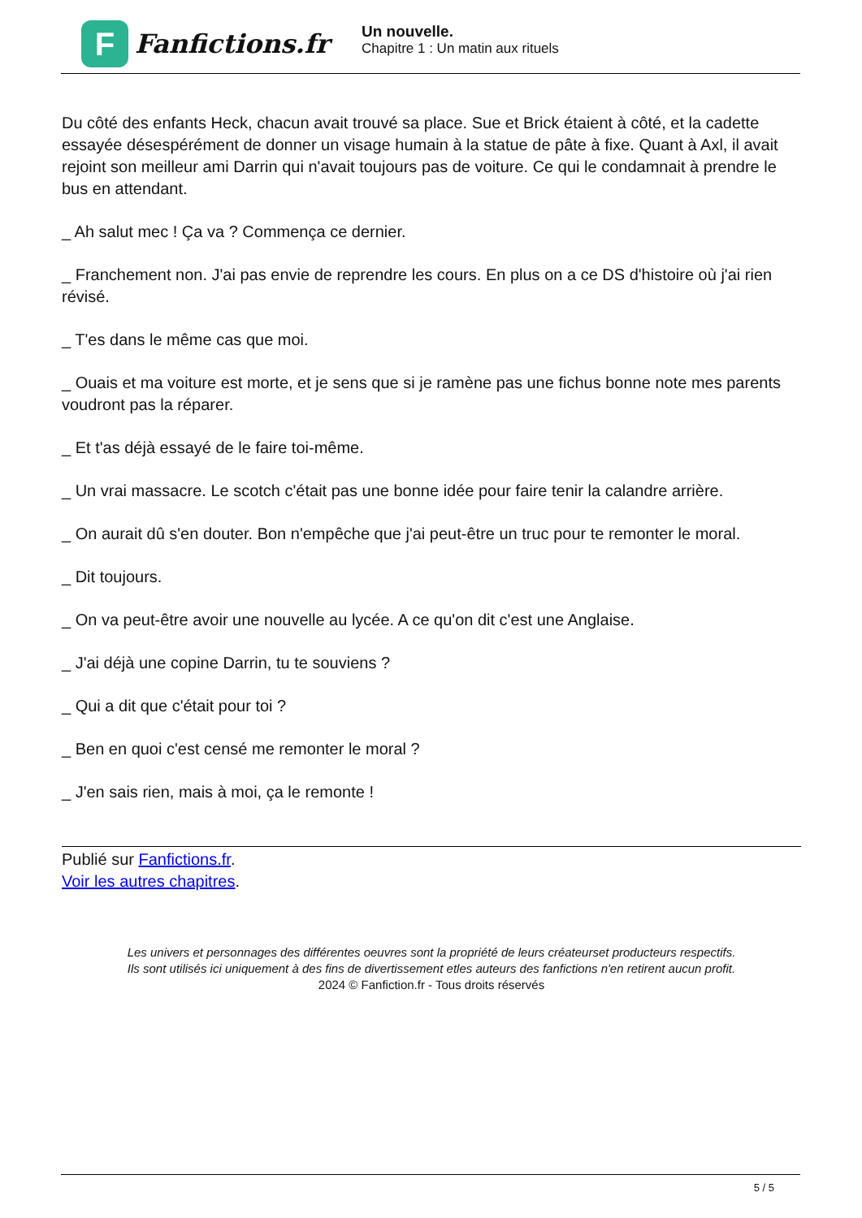F
Fanfictions.fr
Un nouvelle.
Chapitre 1 : Un matin aux rituels
Du côté des enfants Heck, chacun avait trouvé sa place. Sue et Brick étaient à côté, et la cadette essayée désespérément de donner un visage humain à la statue de pâte à fixe. Quant à Axl, il avait rejoint son meilleur ami Darrin qui n'avait toujours pas de voiture. Ce qui le condamnait à prendre le bus en attendant.
_ Ah salut mec ! Ça va ? Commença ce dernier.
_ Franchement non. J'ai pas envie de reprendre les cours. En plus on a ce DS d'histoire où j'ai rien révisé.
_ T'es dans le même cas que moi.
_ Ouais et ma voiture est morte, et je sens que si je ramène pas une fichus bonne note mes parents voudront pas la réparer.
_ Et t'as déjà essayé de le faire toi-même.
_ Un vrai massacre. Le scotch c'était pas une bonne idée pour faire tenir la calandre arrière.
_ On aurait dû s'en douter. Bon n'empêche que j'ai peut-être un truc pour te remonter le moral.
_ Dit toujours.
_ On va peut-être avoir une nouvelle au lycée. A ce qu'on dit c'est une Anglaise.
_ J'ai déjà une copine Darrin, tu te souviens ?
_ Qui a dit que c'était pour toi ?
_ Ben en quoi c'est censé me remonter le moral ?
_ J'en sais rien, mais à moi, ça le remonte !
Publié sur Fanfictions.fr.
Voir les autres chapitres.
Les univers et personnages des différentes oeuvres sont la propriété de leurs créateurset producteurs respectifs.
Ils sont utilisés ici uniquement à des fins de divertissement etles auteurs des fanfictions n'en retirent aucun profit.
2024 © Fanfiction.fr - Tous droits réservés
5 / 5